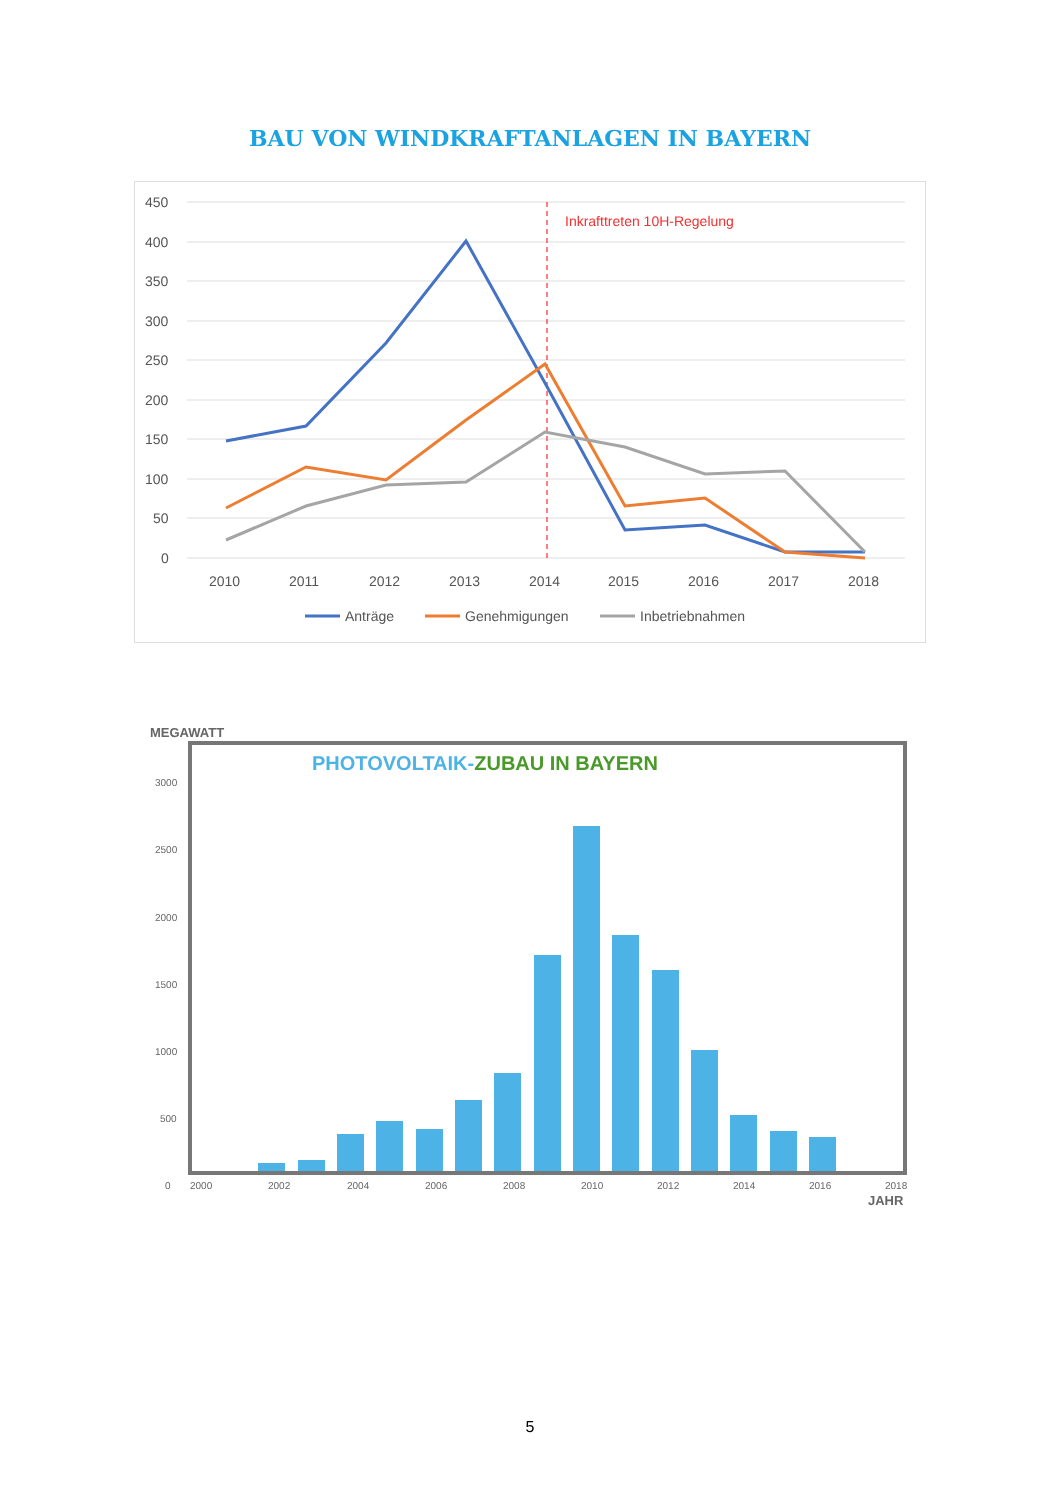BAU VON WINDKRAFTANLAGEN IN BAYERN
450
400
350
300
250
200
150
100
50
0
2010
2011
2012
2013
2014
2015
2016
2017
2018
Inkrafttreten 10H-Regelung
Anträge
Genehmigungen
Inbetriebnahmen
MEGAWATT
PHOTOVOLTAIK-ZUBAU IN BAYERN
3000
2500
2000
1500
1000
500
0
2000
2002
2004
2006
2008
2010
2012
2014
2016
2018
JAHR
5